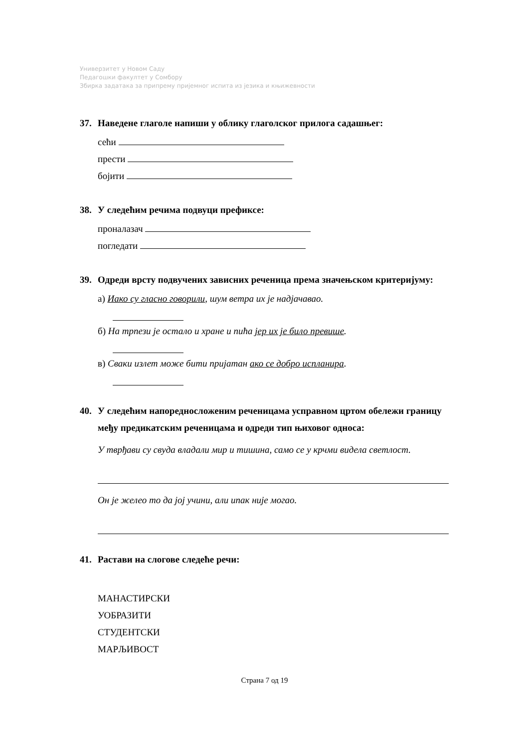Универзитет у Новом Саду
Педагошки факултет у Сомбору
Збирка задатака за припрему пријемног испита из језика и књижевности
37. Наведене глаголе напиши у облику глаголског прилога садашњег:
сећи
прести
бојити
38. У следећим речима подвуци префиксе:
проналазач
погледати
39. Одреди врсту подвучених зависних реченица према значењском критеријуму:
а) Иако су гласно говорили, шум ветра их је надјачавао.
б) На трпези је остало и хране и пића јер их је било превише.
в) Сваки излет може бити пријатан ако се добро испланира.
40. У следећим напоредносложеним реченицама усправном цртом обележи границу међу предикатским реченицама и одреди тип њиховог односа:
У тврђави су свуда владали мир и тишина, само се у крчми видела светлост.
Он је желео то да јој учини, али ипак није могао.
41. Растави на слогове следеће речи:
МАНАСТИРСКИ
УОБРАЗИТИ
СТУДЕНТСКИ
МАРЉИВОСТ
Страна 7 од 19